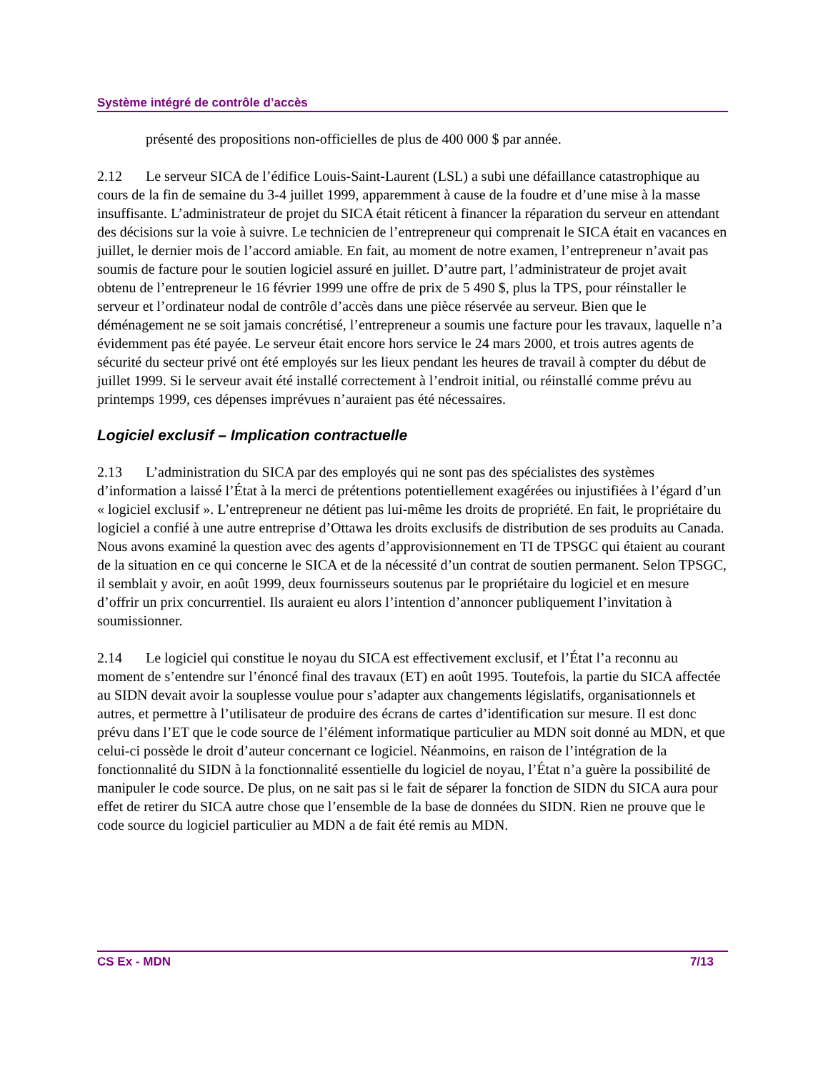Système intégré de contrôle d’accès
présenté des propositions non-officielles de plus de 400 000 $ par année.
2.12 Le serveur SICA de l’édifice Louis-Saint-Laurent (LSL) a subi une défaillance catastrophique au cours de la fin de semaine du 3-4 juillet 1999, apparemment à cause de la foudre et d’une mise à la masse insuffisante. L’administrateur de projet du SICA était réticent à financer la réparation du serveur en attendant des décisions sur la voie à suivre. Le technicien de l’entrepreneur qui comprenait le SICA était en vacances en juillet, le dernier mois de l’accord amiable. En fait, au moment de notre examen, l’entrepreneur n’avait pas soumis de facture pour le soutien logiciel assuré en juillet. D’autre part, l’administrateur de projet avait obtenu de l’entrepreneur le 16 février 1999 une offre de prix de 5 490 $, plus la TPS, pour réinstaller le serveur et l’ordinateur nodal de contrôle d’accès dans une pièce réservée au serveur. Bien que le déménagement ne se soit jamais concrétisé, l’entrepreneur a soumis une facture pour les travaux, laquelle n’a évidemment pas été payée. Le serveur était encore hors service le 24 mars 2000, et trois autres agents de sécurité du secteur privé ont été employés sur les lieux pendant les heures de travail à compter du début de juillet 1999. Si le serveur avait été installé correctement à l’endroit initial, ou réinstallé comme prévu au printemps 1999, ces dépenses imprévues n’auraient pas été nécessaires.
Logiciel exclusif – Implication contractuelle
2.13 L’administration du SICA par des employés qui ne sont pas des spécialistes des systèmes d’information a laissé l’État à la merci de prétentions potentiellement exagérées ou injustifiées à l’égard d’un « logiciel exclusif ». L’entrepreneur ne détient pas lui-même les droits de propriété. En fait, le propriétaire du logiciel a confié à une autre entreprise d’Ottawa les droits exclusifs de distribution de ses produits au Canada. Nous avons examiné la question avec des agents d’approvisionnement en TI de TPSGC qui étaient au courant de la situation en ce qui concerne le SICA et de la nécessité d’un contrat de soutien permanent. Selon TPSGC, il semblait y avoir, en août 1999, deux fournisseurs soutenus par le propriétaire du logiciel et en mesure d’offrir un prix concurrentiel. Ils auraient eu alors l’intention d’annoncer publiquement l’invitation à soumissionner.
2.14 Le logiciel qui constitue le noyau du SICA est effectivement exclusif, et l’État l’a reconnu au moment de s’entendre sur l’énoncé final des travaux (ET) en août 1995. Toutefois, la partie du SICA affectée au SIDN devait avoir la souplesse voulue pour s’adapter aux changements législatifs, organisationnels et autres, et permettre à l’utilisateur de produire des écrans de cartes d’identification sur mesure. Il est donc prévu dans l’ET que le code source de l’élément informatique particulier au MDN soit donné au MDN, et que celui-ci possède le droit d’auteur concernant ce logiciel. Néanmoins, en raison de l’intégration de la fonctionnalité du SIDN à la fonctionnalité essentielle du logiciel de noyau, l’État n’a guère la possibilité de manipuler le code source. De plus, on ne sait pas si le fait de séparer la fonction de SIDN du SICA aura pour effet de retirer du SICA autre chose que l’ensemble de la base de données du SIDN. Rien ne prouve que le code source du logiciel particulier au MDN a de fait été remis au MDN.
CS Ex - MDN 7/13